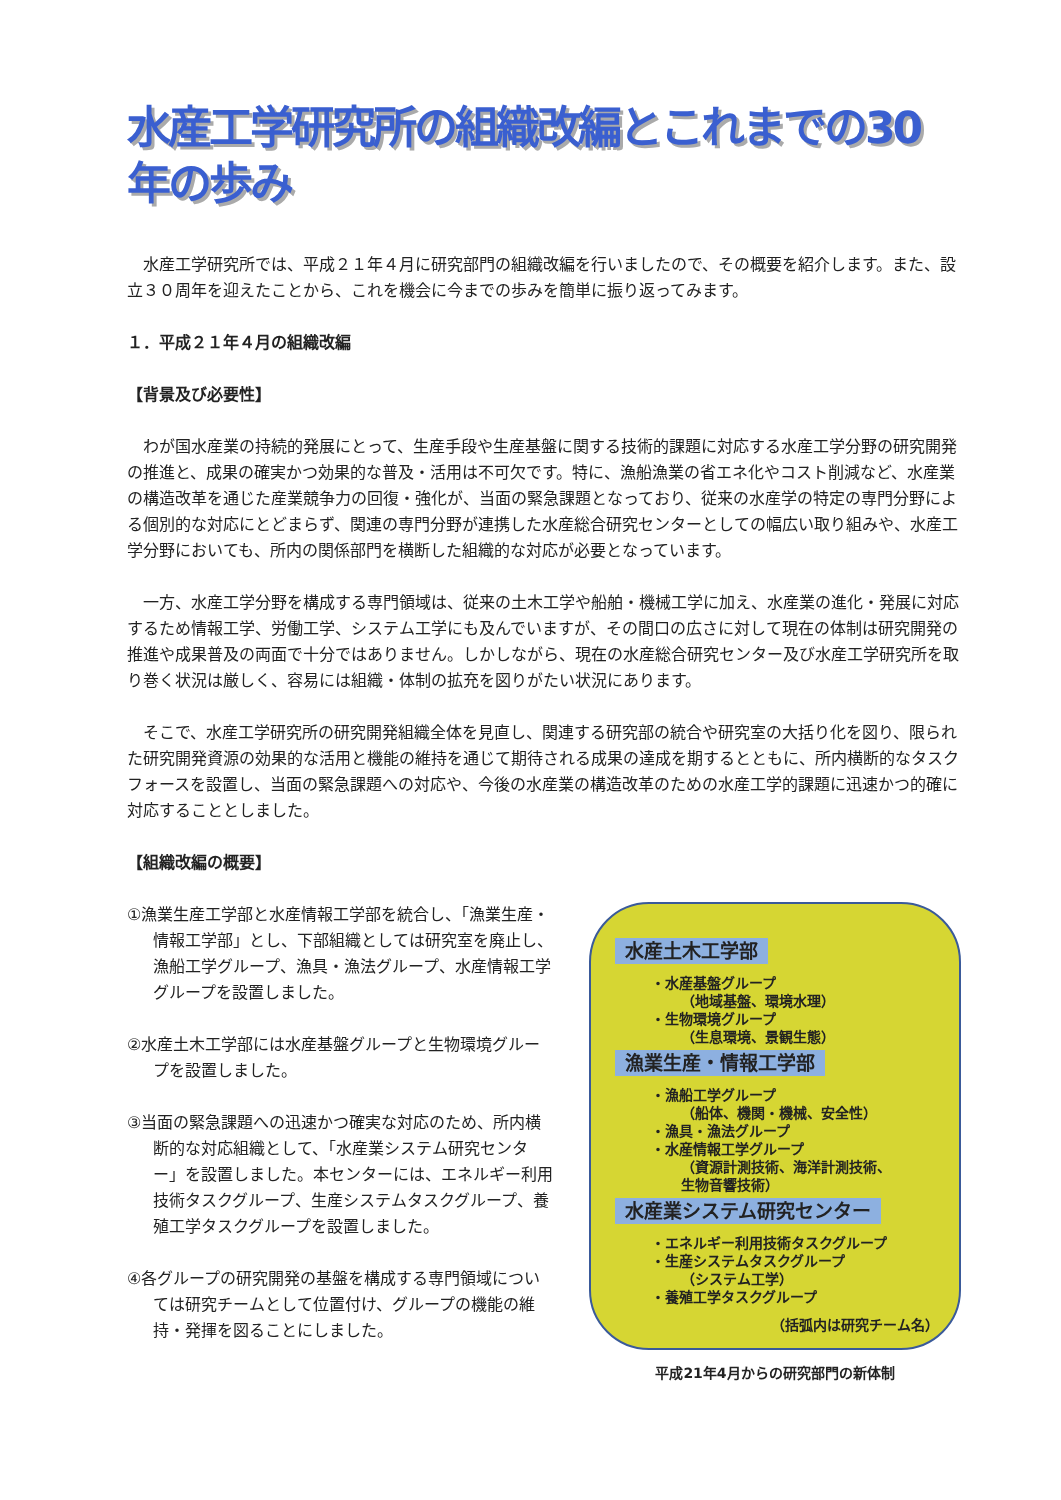水産工学研究所の組織改編とこれまでの30年の歩み
水産工学研究所では、平成２１年４月に研究部門の組織改編を行いましたので、その概要を紹介します。また、設立３０周年を迎えたことから、これを機会に今までの歩みを簡単に振り返ってみます。
１．平成２１年４月の組織改編
【背景及び必要性】
わが国水産業の持続的発展にとって、生産手段や生産基盤に関する技術的課題に対応する水産工学分野の研究開発の推進と、成果の確実かつ効果的な普及・活用は不可欠です。特に、漁船漁業の省エネ化やコスト削減など、水産業の構造改革を通じた産業競争力の回復・強化が、当面の緊急課題となっており、従来の水産学の特定の専門分野による個別的な対応にとどまらず、関連の専門分野が連携した水産総合研究センターとしての幅広い取り組みや、水産工学分野においても、所内の関係部門を横断した組織的な対応が必要となっています。
一方、水産工学分野を構成する専門領域は、従来の土木工学や船舶・機械工学に加え、水産業の進化・発展に対応するため情報工学、労働工学、システム工学にも及んでいますが、その間口の広さに対して現在の体制は研究開発の推進や成果普及の両面で十分ではありません。しかしながら、現在の水産総合研究センター及び水産工学研究所を取り巻く状況は厳しく、容易には組織・体制の拡充を図りがたい状況にあります。
そこで、水産工学研究所の研究開発組織全体を見直し、関連する研究部の統合や研究室の大括り化を図り、限られた研究開発資源の効果的な活用と機能の維持を通じて期待される成果の達成を期するとともに、所内横断的なタスクフォースを設置し、当面の緊急課題への対応や、今後の水産業の構造改革のための水産工学的課題に迅速かつ的確に対応することとしました。
【組織改編の概要】
①漁業生産工学部と水産情報工学部を統合し、「漁業生産・情報工学部」とし、下部組織としては研究室を廃止し、漁船工学グループ、漁具・漁法グループ、水産情報工学グループを設置しました。
②水産土木工学部には水産基盤グループと生物環境グループを設置しました。
③当面の緊急課題への迅速かつ確実な対応のため、所内横断的な対応組織として、「水産業システム研究センター」を設置しました。本センターには、エネルギー利用技術タスクグループ、生産システムタスクグループ、養殖工学タスクグループを設置しました。
④各グループの研究開発の基盤を構成する専門領域については研究チームとして位置付け、グループの機能の維持・発揮を図ることにしました。
水産土木工学部
・水産基盤グループ
（地域基盤、環境水理）
・生物環境グループ
（生息環境、景観生態）
漁業生産・情報工学部
・漁船工学グループ
（船体、機関・機械、安全性）
・漁具・漁法グループ
・水産情報工学グループ
（資源計測技術、海洋計測技術、
生物音響技術）
水産業システム研究センター
・エネルギー利用技術タスクグループ
・生産システムタスクグループ
（システム工学）
・養殖工学タスクグループ
（括弧内は研究チーム名）
平成21年4月からの研究部門の新体制